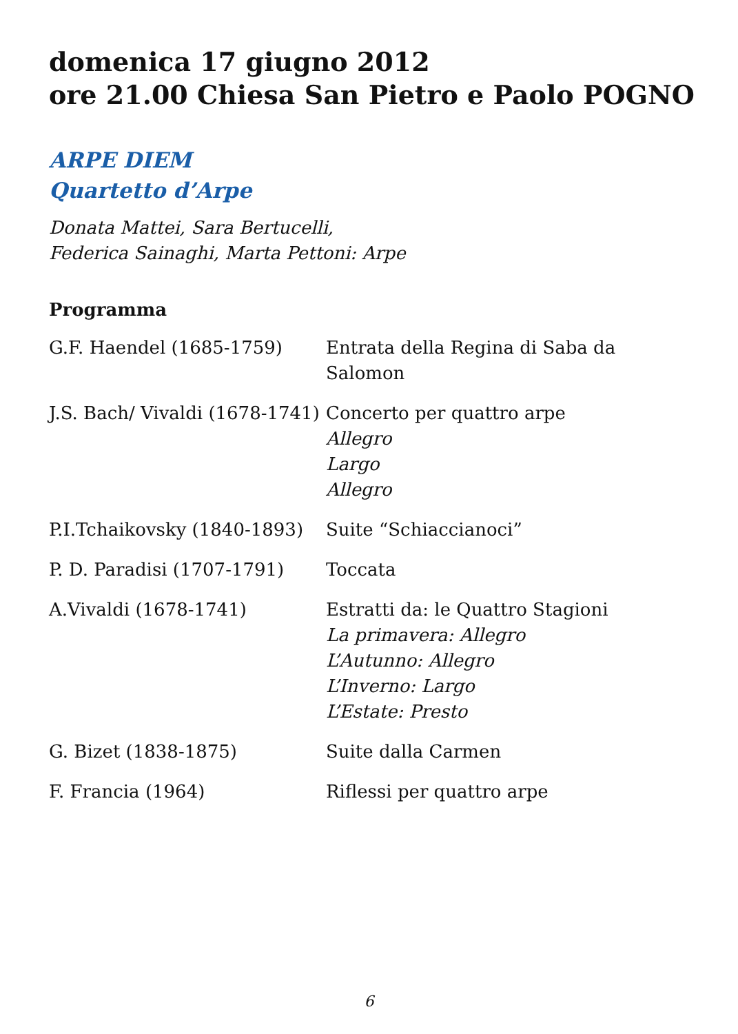domenica 17 giugno 2012
ore 21.00 Chiesa San Pietro e Paolo POGNO
ARPE DIEM
Quartetto d’Arpe
Donata Mattei, Sara Bertucelli,
Federica Sainaghi, Marta Pettoni: Arpe
Programma
| G.F. Haendel (1685-1759) | Entrata della Regina di Saba da Salomon |
| J.S. Bach/ Vivaldi (1678-1741) | Concerto per quattro arpe Allegro Largo Allegro |
| P.I.Tchaikovsky (1840-1893) | Suite “Schiaccianoci” |
| P. D. Paradisi (1707-1791) | Toccata |
| A.Vivaldi (1678-1741) | Estratti da: le Quattro Stagioni La primavera: Allegro L’Autunno: Allegro L’Inverno: Largo L’Estate: Presto |
| G. Bizet (1838-1875) | Suite dalla Carmen |
| F. Francia (1964) | Riflessi per quattro arpe |
6